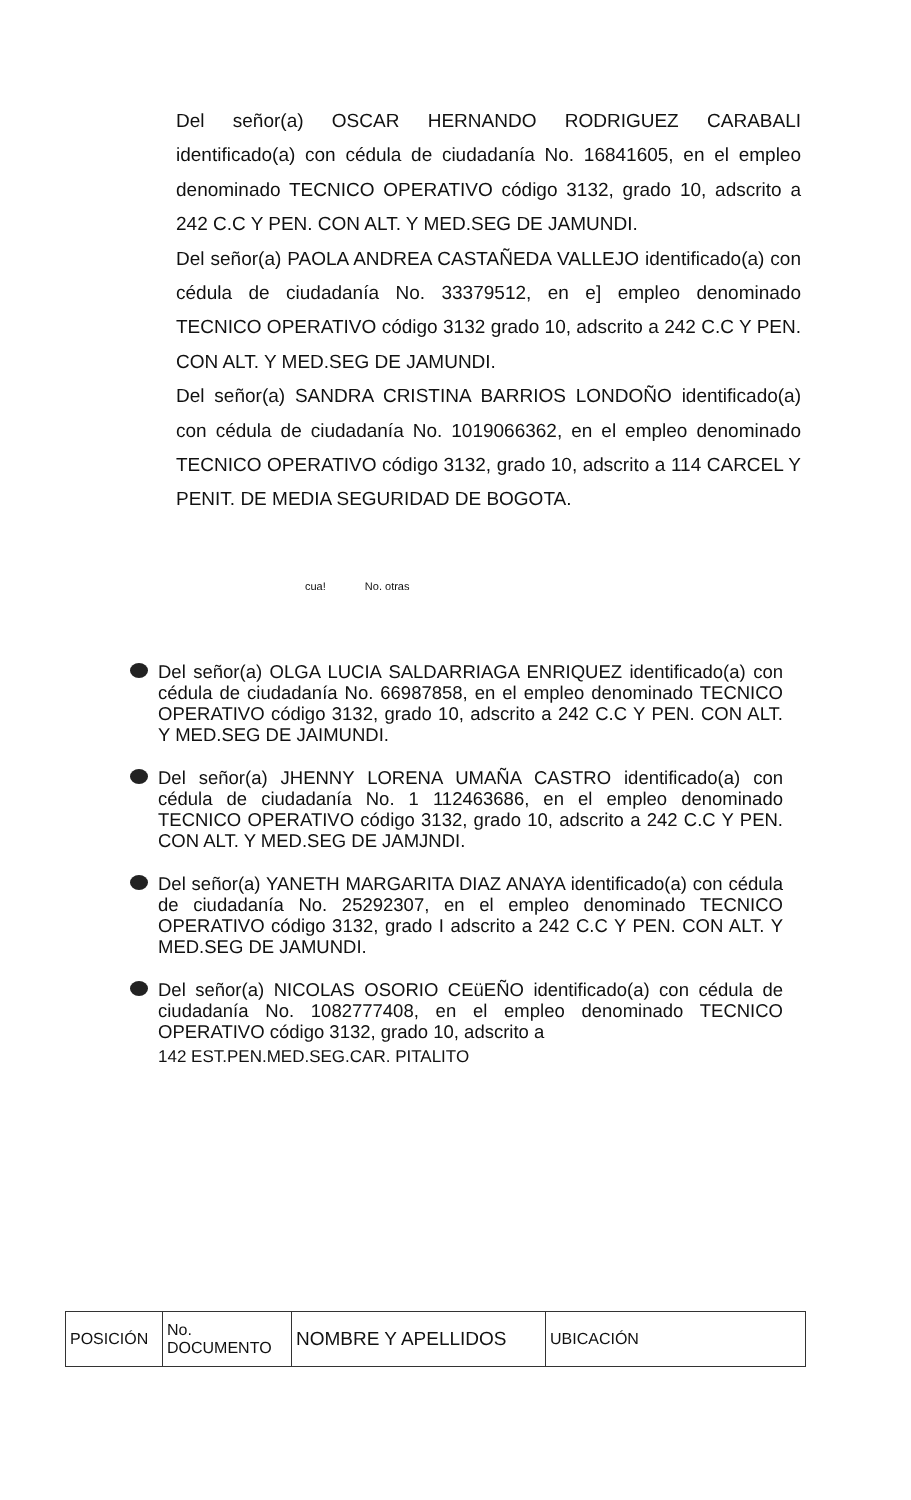Del señor(a) OSCAR HERNANDO RODRIGUEZ CARABALI identificado(a) con cédula de ciudadanía No. 16841605, en el empleo denominado TECNICO OPERATIVO código 3132, grado 10, adscrito a 242 C.C Y PEN. CON ALT. Y MED.SEG DE JAMUNDI.
Del señor(a) PAOLA ANDREA CASTAÑEDA VALLEJO identificado(a) con cédula de ciudadanía No. 33379512, en e] empleo denominado TECNICO OPERATIVO código 3132 grado 10, adscrito a 242 C.C Y PEN. CON ALT. Y MED.SEG DE JAMUNDI.
Del señor(a) SANDRA CRISTINA BARRIOS LONDOÑO identificado(a) con cédula de ciudadanía No. 1019066362, en el empleo denominado TECNICO OPERATIVO código 3132, grado 10, adscrito a 114 CARCEL Y PENIT. DE MEDIA SEGURIDAD DE BOGOTA.
cua! No. otras
Del señor(a) OLGA LUCIA SALDARRIAGA ENRIQUEZ identificado(a) con cédula de ciudadanía No. 66987858, en el empleo denominado TECNICO OPERATIVO código 3132, grado 10, adscrito a 242 C.C Y PEN. CON ALT. Y MED.SEG DE JAIMUNDI.
Del señor(a) JHENNY LORENA UMAÑA CASTRO identificado(a) con cédula de ciudadanía No. 1 112463686, en el empleo denominado TECNICO OPERATIVO código 3132, grado 10, adscrito a 242 C.C Y PEN. CON ALT. Y MED.SEG DE JAMJNDI.
Del señor(a) YANETH MARGARITA DIAZ ANAYA identificado(a) con cédula de ciudadanía No. 25292307, en el empleo denominado TECNICO OPERATIVO código 3132, grado I adscrito a 242 C.C Y PEN. CON ALT. Y MED.SEG DE JAMUNDI.
Del señor(a) NICOLAS OSORIO CEüEÑO identificado(a) con cédula de ciudadanía No. 1082777408, en el empleo denominado TECNICO OPERATIVO código 3132, grado 10, adscrito a
142 EST.PEN.MED.SEG.CAR. PITALITO
| POSICIÓN | No. DOCUMENTO | NOMBRE Y APELLIDOS | UBICACIÓN |
| --- | --- | --- | --- |